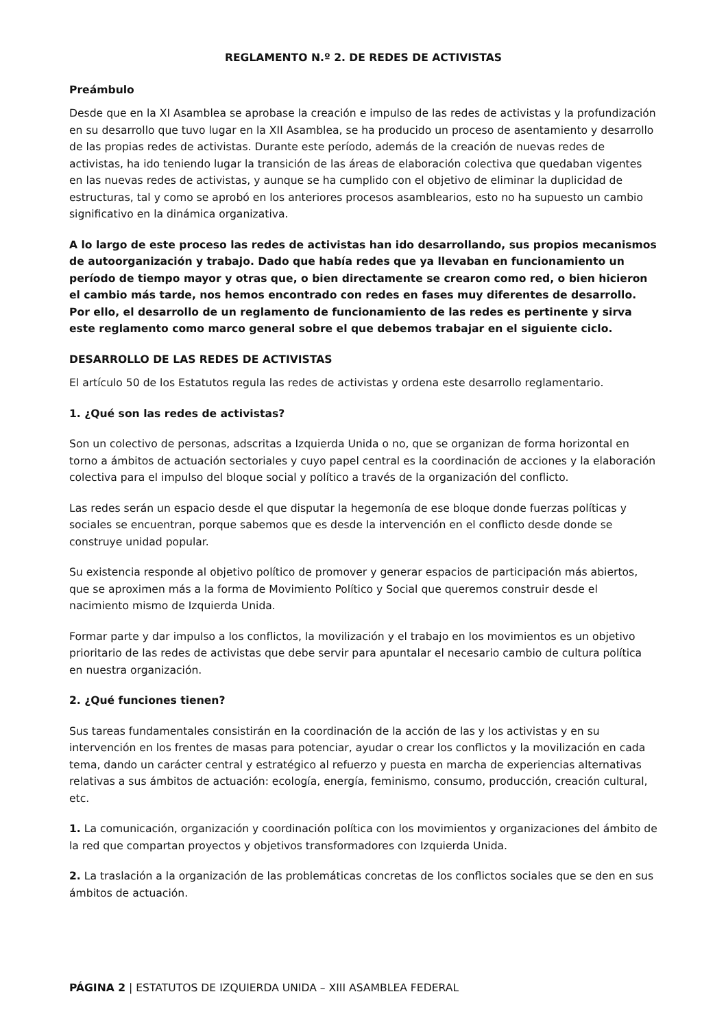REGLAMENTO N.º 2. DE REDES DE ACTIVISTAS
Preámbulo
Desde que en la XI Asamblea se aprobase la creación e impulso de las redes de activistas y la profundización en su desarrollo que tuvo lugar en la XII Asamblea, se ha producido un proceso de asentamiento y desarrollo de las propias redes de activistas. Durante este período, además de la creación de nuevas redes de activistas, ha ido teniendo lugar la transición de las áreas de elaboración colectiva que quedaban vigentes en las nuevas redes de activistas, y aunque se ha cumplido con el objetivo de eliminar la duplicidad de estructuras, tal y como se aprobó en los anteriores procesos asamblearios, esto no ha supuesto un cambio significativo en la dinámica organizativa.
A lo largo de este proceso las redes de activistas han ido desarrollando, sus propios mecanismos de autoorganización y trabajo. Dado que había redes que ya llevaban en funcionamiento un período de tiempo mayor y otras que, o bien directamente se crearon como red, o bien hicieron el cambio más tarde, nos hemos encontrado con redes en fases muy diferentes de desarrollo. Por ello, el desarrollo de un reglamento de funcionamiento de las redes es pertinente y sirva este reglamento como marco general sobre el que debemos trabajar en el siguiente ciclo.
DESARROLLO DE LAS REDES DE ACTIVISTAS
El artículo 50 de los Estatutos regula las redes de activistas y ordena este desarrollo reglamentario.
1. ¿Qué son las redes de activistas?
Son un colectivo de personas, adscritas a Izquierda Unida o no, que se organizan de forma horizontal en torno a ámbitos de actuación sectoriales y cuyo papel central es la coordinación de acciones y la elaboración colectiva para el impulso del bloque social y político a través de la organización del conflicto.
Las redes serán un espacio desde el que disputar la hegemonía de ese bloque donde fuerzas políticas y sociales se encuentran, porque sabemos que es desde la intervención en el conflicto desde donde se construye unidad popular.
Su existencia responde al objetivo político de promover y generar espacios de participación más abiertos, que se aproximen más a la forma de Movimiento Político y Social que queremos construir desde el nacimiento mismo de Izquierda Unida.
Formar parte y dar impulso a los conflictos, la movilización y el trabajo en los movimientos es un objetivo prioritario de las redes de activistas que debe servir para apuntalar el necesario cambio de cultura política en nuestra organización.
2. ¿Qué funciones tienen?
Sus tareas fundamentales consistirán en la coordinación de la acción de las y los activistas y en su intervención en los frentes de masas para potenciar, ayudar o crear los conflictos y la movilización en cada tema, dando un carácter central y estratégico al refuerzo y puesta en marcha de experiencias alternativas relativas a sus ámbitos de actuación: ecología, energía, feminismo, consumo, producción, creación cultural, etc.
1. La comunicación, organización y coordinación política con los movimientos y organizaciones del ámbito de la red que compartan proyectos y objetivos transformadores con Izquierda Unida.
2. La traslación a la organización de las problemáticas concretas de los conflictos sociales que se den en sus ámbitos de actuación.
PÁGINA 2 | ESTATUTOS DE IZQUIERDA UNIDA – XIII ASAMBLEA FEDERAL